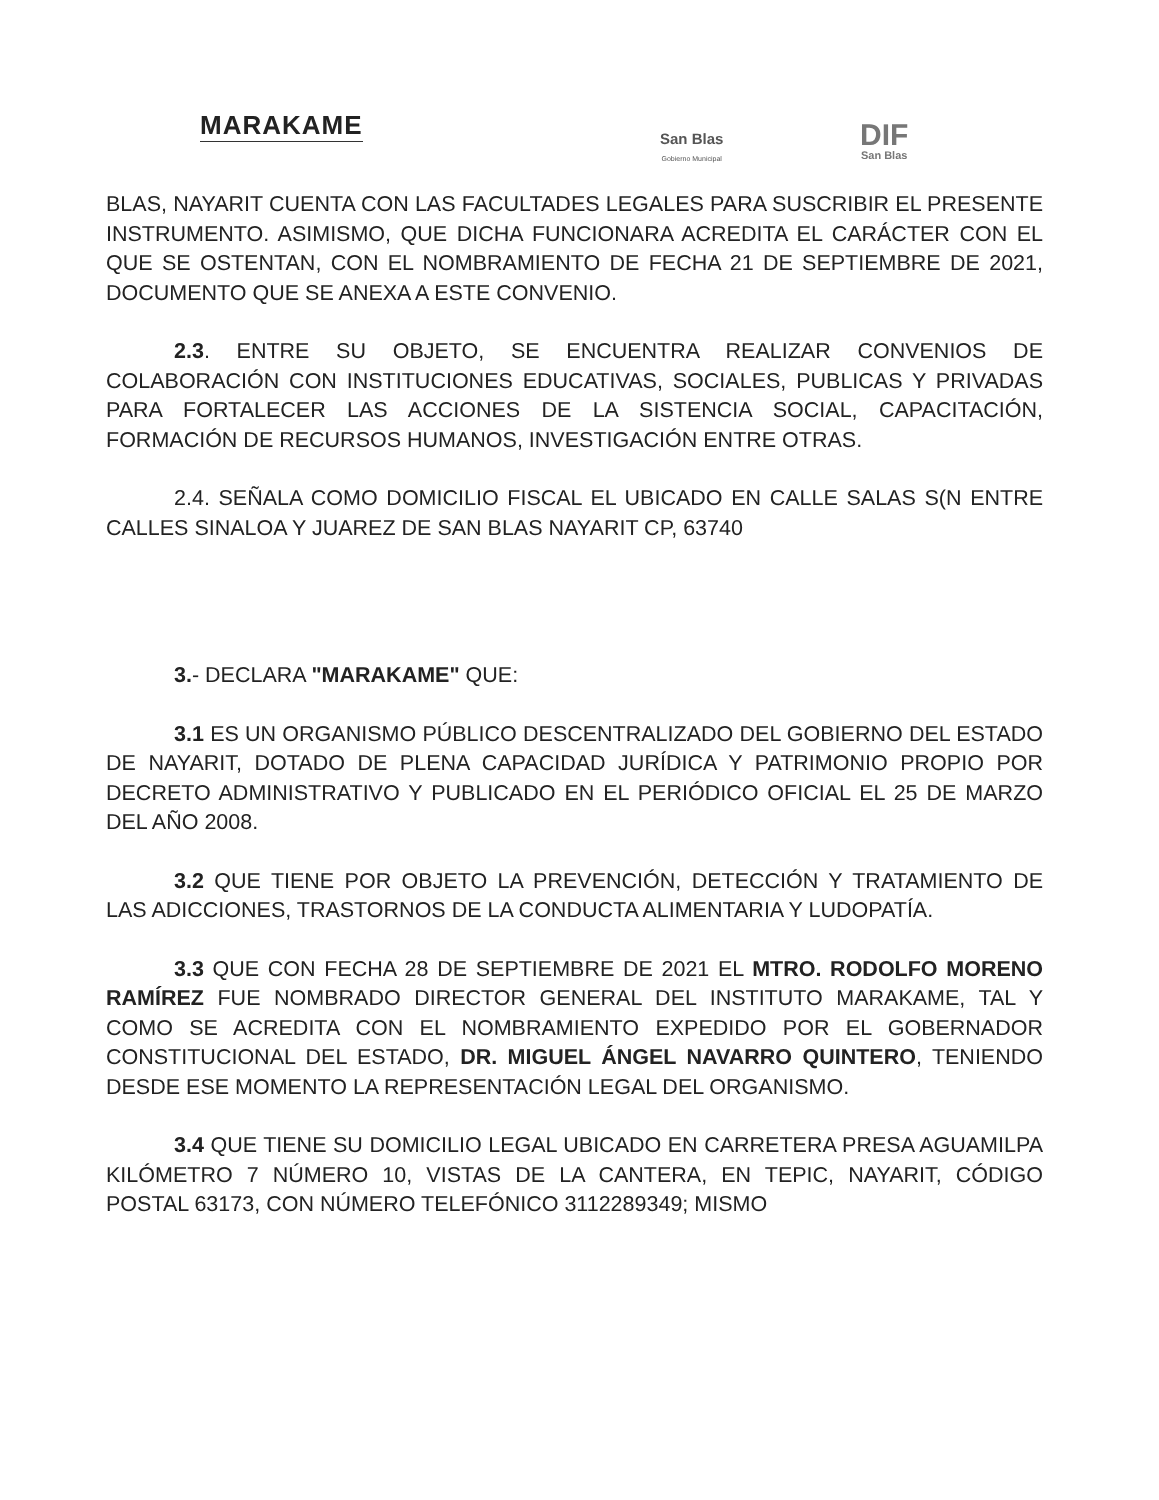MARAKAME
San Blas
Gobierno Municipal
DIF
San Blas
BLAS, NAYARIT CUENTA CON LAS FACULTADES LEGALES PARA SUSCRIBIR EL PRESENTE INSTRUMENTO. ASIMISMO, QUE DICHA FUNCIONARA ACREDITA EL CARÁCTER CON EL QUE SE OSTENTAN, CON EL NOMBRAMIENTO DE FECHA 21 DE SEPTIEMBRE DE 2021, DOCUMENTO QUE SE ANEXA A ESTE CONVENIO.
2.3. ENTRE SU OBJETO, SE ENCUENTRA REALIZAR CONVENIOS DE COLABORACIÓN CON INSTITUCIONES EDUCATIVAS, SOCIALES, PUBLICAS Y PRIVADAS PARA FORTALECER LAS ACCIONES DE LA SISTENCIA SOCIAL, CAPACITACIÓN, FORMACIÓN DE RECURSOS HUMANOS, INVESTIGACIÓN ENTRE OTRAS.
2.4. SEÑALA COMO DOMICILIO FISCAL EL UBICADO EN CALLE SALAS S(N ENTRE CALLES SINALOA Y JUAREZ DE SAN BLAS NAYARIT CP, 63740
3.- DECLARA "MARAKAME" QUE:
3.1 ES UN ORGANISMO PÚBLICO DESCENTRALIZADO DEL GOBIERNO DEL ESTADO DE NAYARIT, DOTADO DE PLENA CAPACIDAD JURÍDICA Y PATRIMONIO PROPIO POR DECRETO ADMINISTRATIVO Y PUBLICADO EN EL PERIÓDICO OFICIAL EL 25 DE MARZO DEL AÑO 2008.
3.2 QUE TIENE POR OBJETO LA PREVENCIÓN, DETECCIÓN Y TRATAMIENTO DE LAS ADICCIONES, TRASTORNOS DE LA CONDUCTA ALIMENTARIA Y LUDOPATÍA.
3.3 QUE CON FECHA 28 DE SEPTIEMBRE DE 2021 EL MTRO. RODOLFO MORENO RAMÍREZ FUE NOMBRADO DIRECTOR GENERAL DEL INSTITUTO MARAKAME, TAL Y COMO SE ACREDITA CON EL NOMBRAMIENTO EXPEDIDO POR EL GOBERNADOR CONSTITUCIONAL DEL ESTADO, DR. MIGUEL ÁNGEL NAVARRO QUINTERO, TENIENDO DESDE ESE MOMENTO LA REPRESENTACIÓN LEGAL DEL ORGANISMO.
3.4 QUE TIENE SU DOMICILIO LEGAL UBICADO EN CARRETERA PRESA AGUAMILPA KILÓMETRO 7 NÚMERO 10, VISTAS DE LA CANTERA, EN TEPIC, NAYARIT, CÓDIGO POSTAL 63173, CON NÚMERO TELEFÓNICO 3112289349; MISMO